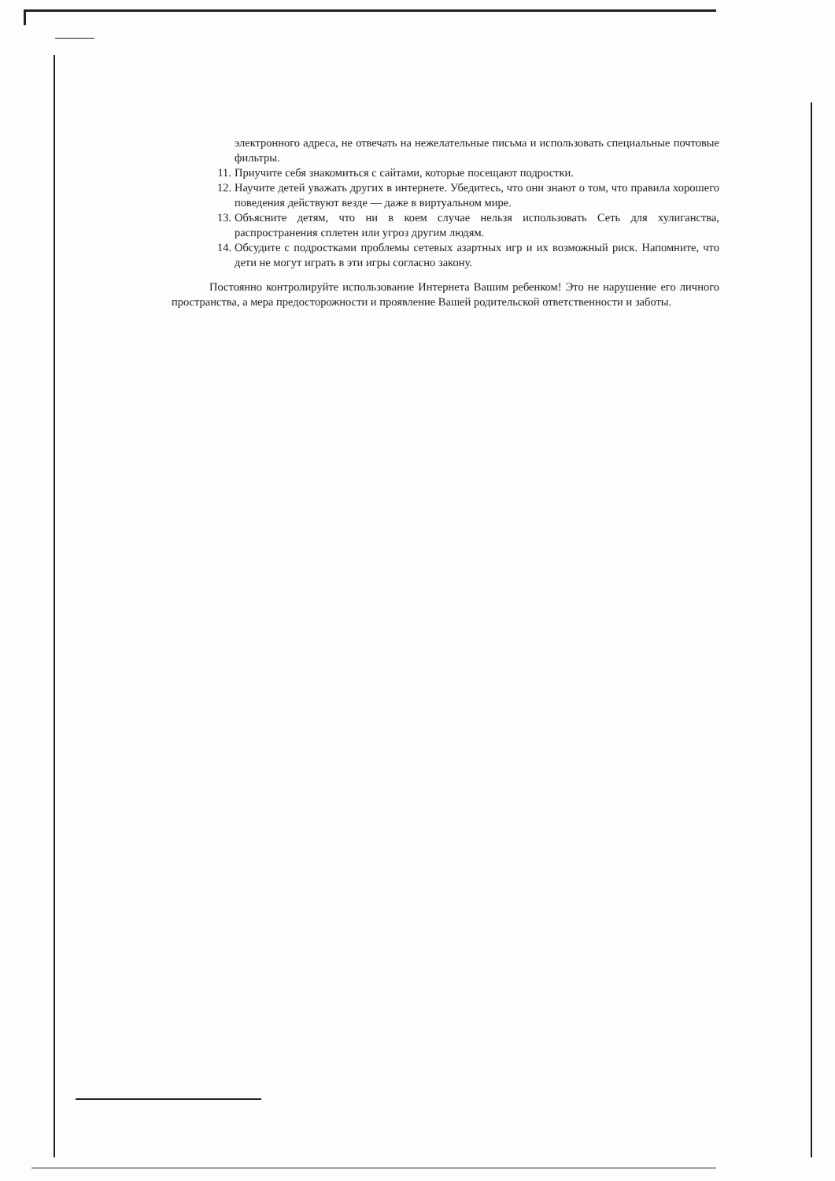электронного адреса, не отвечать на нежелательные письма и использовать специальные почтовые фильтры.
11. Приучите себя знакомиться с сайтами, которые посещают подростки.
12. Научите детей уважать других в интернете. Убедитесь, что они знают о том, что правила хорошего поведения действуют везде — даже в виртуальном мире.
13. Объясните детям, что ни в коем случае нельзя использовать Сеть для хулиганства, распространения сплетен или угроз другим людям.
14. Обсудите с подростками проблемы сетевых азартных игр и их возможный риск. Напомните, что дети не могут играть в эти игры согласно закону.
Постоянно контролируйте использование Интернета Вашим ребенком! Это не нарушение его личного пространства, а мера предосторожности и проявление Вашей родительской ответственности и заботы.